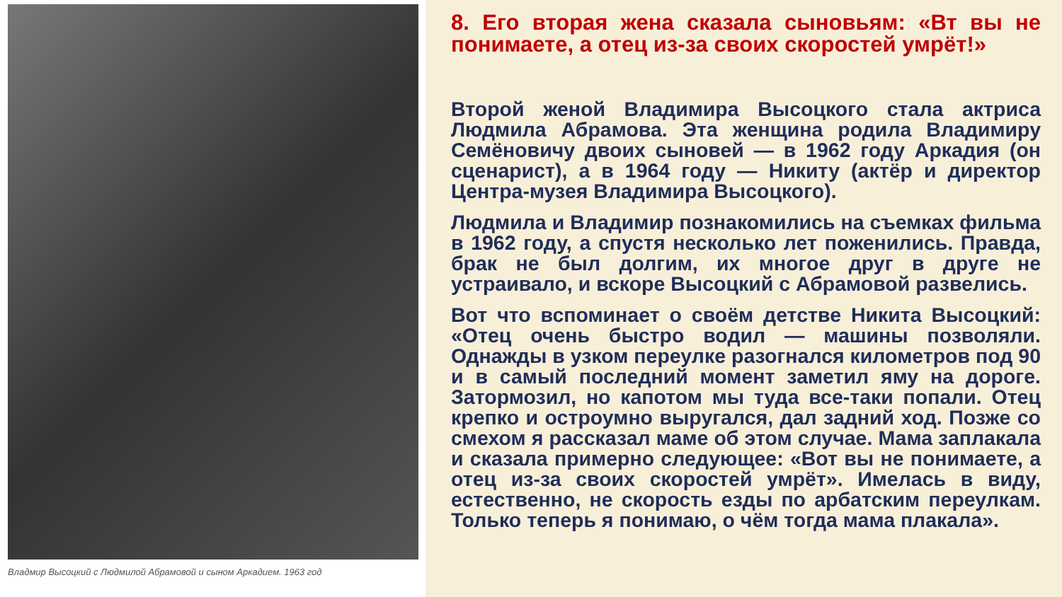Владмир Высоцкий с Людмилой Абрамовой и сыном Аркадием. 1963 год
8. Его вторая жена сказала сыновьям: «Вт вы не понимаете, а отец из-за своих скоростей умрёт!»
Второй женой Владимира Высоцкого стала актриса Людмила Абрамова. Эта женщина родила Владимиру Семёновичу двоих сыновей — в 1962 году Аркадия (он сценарист), а в 1964 году — Никиту (актёр и директор Центра-музея Владимира Высоцкого).
Людмила и Владимир познакомились на съемках фильма в 1962 году, а спустя несколько лет поженились. Правда, брак не был долгим, их многое друг в друге не устраивало, и вскоре Высоцкий с Абрамовой развелись.
Вот что вспоминает о своём детстве Никита Высоцкий: «Отец очень быстро водил — машины позволяли. Однажды в узком переулке разогнался километров под 90 и в самый последний момент заметил яму на дороге. Затормозил, но капотом мы туда все-таки попали. Отец крепко и остроумно выругался, дал задний ход. Позже со смехом я рассказал маме об этом случае. Мама заплакала и сказала примерно следующее: «Вот вы не понимаете, а отец из-за своих скоростей умрёт». Имелась в виду, естественно, не скорость езды по арбатским переулкам. Только теперь я понимаю, о чём тогда мама плакала».